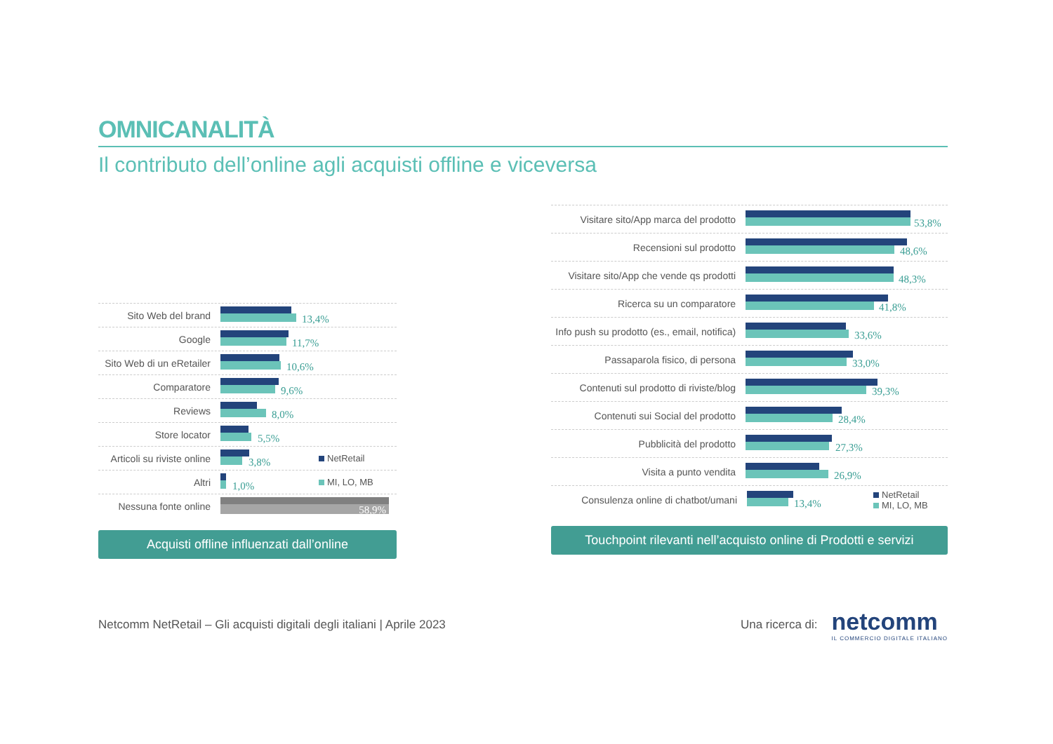OMNICANALITÀ
Il contributo dell’online agli acquisti offline e viceversa
Sito Web del brand
13,4%
Google
11,7%
Sito Web di un eRetailer
10,6%
Comparatore
9,6%
Reviews
8,0%
Store locator
5,5%
Articoli su riviste online
3,8%
NetRetail
Altri
1,0%
MI, LO, MB
Nessuna fonte online
58,9%
Acquisti offline influenzati dall’online
Visitare sito/App marca del prodotto
53,8%
Recensioni sul prodotto
48,6%
Visitare sito/App che vende qs prodotti
48,3%
Ricerca su un comparatore
41,8%
Info push su prodotto (es., email, notifica)
33,6%
Passaparola fisico, di persona
33,0%
Contenuti sul prodotto di riviste/blog
39,3%
Contenuti sui Social del prodotto
28,4%
Pubblicità del prodotto
27,3%
Visita a punto vendita
26,9%
Consulenza online di chatbot/umani
13,4%
NetRetail
MI, LO, MB
Touchpoint rilevanti nell’acquisto online di Prodotti e servizi
Netcomm NetRetail – Gli acquisti digitali degli italiani | Aprile 2023
Una ricerca di:
netcomm
IL COMMERCIO DIGITALE ITALIANO